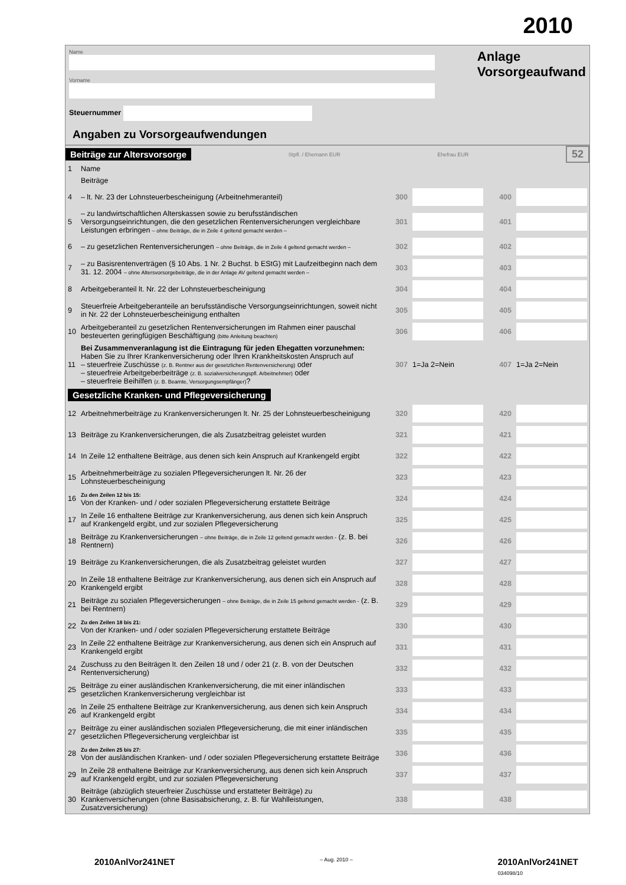2010
Name
Vorname
Steuernummer
Anlage
Vorsorgeaufwand
Angaben zu Vorsorgeaufwendungen
Beiträge zur Altersvorsorge Stpfl. / Ehemann EUR Ehefrau EUR 52
| 1 | Name | | | | |
| | Beiträge | | | | |
| 4 | – lt. Nr. 23 der Lohnsteuerbescheinigung (Arbeitnehmeranteil) | 300 | | 400 | |
| 5 | – zu landwirtschaftlichen Alterskassen sowie zu berufsständischen Versorgungseinrichtungen, die den gesetzlichen Rentenversicherungen vergleichbare Leistungen erbringen – ohne Beiträge, die in Zeile 4 geltend gemacht werden – | 301 | | 401 | |
| 6 | – zu gesetzlichen Rentenversicherungen – ohne Beiträge, die in Zeile 4 geltend gemacht werden – | 302 | | 402 | |
| 7 | – zu Basisrentenverträgen (§ 10 Abs. 1 Nr. 2 Buchst. b EStG) mit Laufzeitbeginn nach dem 31. 12. 2004 – ohne Altersvorsorgebeiträge, die in der Anlage AV geltend gemacht werden – | 303 | | 403 | |
| 8 | Arbeitgeberanteil lt. Nr. 22 der Lohnsteuerbescheinigung | 304 | | 404 | |
| 9 | Steuerfreie Arbeitgeberanteile an berufsständische Versorgungseinrichtungen, soweit nicht in Nr. 22 der Lohnsteuerbescheinigung enthalten | 305 | | 405 | |
| 10 | Arbeitgeberanteil zu gesetzlichen Rentenversicherungen im Rahmen einer pauschal besteuerten geringfügigen Beschäftigung (bitte Anleitung beachten) | 306 | | 406 | |
| 11 | Bei Zusammenveranlagung ist die Eintragung für jeden Ehegatten vorzunehmen: Haben Sie zu Ihrer Krankenversicherung oder Ihren Krankheitskosten Anspruch auf – steuerfreie Zuschüsse (z. B. Rentner aus der gesetzlichen Rentenversicherung) oder – steuerfreie Arbeitgeberbeiträge (z. B. sozialversicherungspfl. Arbeitnehmer) oder – steuerfreie Beihilfen (z. B. Beamte, Versorgungsempfänger) ? | 307 | 1=Ja 2=Nein | 407 | 1=Ja 2=Nein |
| Gesetzliche Kranken- und Pflegeversicherung | | | | | |
| 12 | Arbeitnehmerbeiträge zu Krankenversicherungen lt. Nr. 25 der Lohnsteuerbescheinigung | 320 | | 420 | |
| 13 | Beiträge zu Krankenversicherungen, die als Zusatzbeitrag geleistet wurden | 321 | | 421 | |
| 14 | In Zeile 12 enthaltene Beiträge, aus denen sich kein Anspruch auf Krankengeld ergibt | 322 | | 422 | |
| 15 | Arbeitnehmerbeiträge zu sozialen Pflegeversicherungen lt. Nr. 26 der Lohnsteuerbescheinigung | 323 | | 423 | |
| 16 | Zu den Zeilen 12 bis 15: Von der Kranken- und / oder sozialen Pflegeversicherung erstattete Beiträge | 324 | | 424 | |
| 17 | In Zeile 16 enthaltene Beiträge zur Krankenversicherung, aus denen sich kein Anspruch auf Krankengeld ergibt, und zur sozialen Pflegeversicherung | 325 | | 425 | |
| 18 | Beiträge zu Krankenversicherungen – ohne Beiträge, die in Zeile 12 geltend gemacht werden - (z. B. bei Rentnern) | 326 | | 426 | |
| 19 | Beiträge zu Krankenversicherungen, die als Zusatzbeitrag geleistet wurden | 327 | | 427 | |
| 20 | In Zeile 18 enthaltene Beiträge zur Krankenversicherung, aus denen sich ein Anspruch auf Krankengeld ergibt | 328 | | 428 | |
| 21 | Beiträge zu sozialen Pflegeversicherungen – ohne Beiträge, die in Zeile 15 geltend gemacht werden - (z. B. bei Rentnern) | 329 | | 429 | |
| 22 | Zu den Zeilen 18 bis 21: Von der Kranken- und / oder sozialen Pflegeversicherung erstattete Beiträge | 330 | | 430 | |
| 23 | In Zeile 22 enthaltene Beiträge zur Krankenversicherung, aus denen sich ein Anspruch auf Krankengeld ergibt | 331 | | 431 | |
| 24 | Zuschuss zu den Beiträgen lt. den Zeilen 18 und / oder 21 (z. B. von der Deutschen Rentenversicherung) | 332 | | 432 | |
| 25 | Beiträge zu einer ausländischen Krankenversicherung, die mit einer inländischen gesetzlichen Krankenversicherung vergleichbar ist | 333 | | 433 | |
| 26 | In Zeile 25 enthaltene Beiträge zur Krankenversicherung, aus denen sich kein Anspruch auf Krankengeld ergibt | 334 | | 434 | |
| 27 | Beiträge zu einer ausländischen sozialen Pflegeversicherung, die mit einer inländischen gesetzlichen Pflegeversicherung vergleichbar ist | 335 | | 435 | |
| 28 | Zu den Zeilen 25 bis 27: Von der ausländischen Kranken- und / oder sozialen Pflegeversicherung erstattete Beiträge | 336 | | 436 | |
| 29 | In Zeile 28 enthaltene Beiträge zur Krankenversicherung, aus denen sich kein Anspruch auf Krankengeld ergibt, und zur sozialen Pflegeversicherung | 337 | | 437 | |
| 30 | Beiträge (abzüglich steuerfreier Zuschüsse und erstatteter Beiträge) zu Krankenversicherungen (ohne Basisabsicherung, z. B. für Wahlleistungen, Zusatzversicherung) | 338 | | 438 | |
2010AnlVor241NET – Aug. 2010 – 2010AnlVor241NET
034098/10